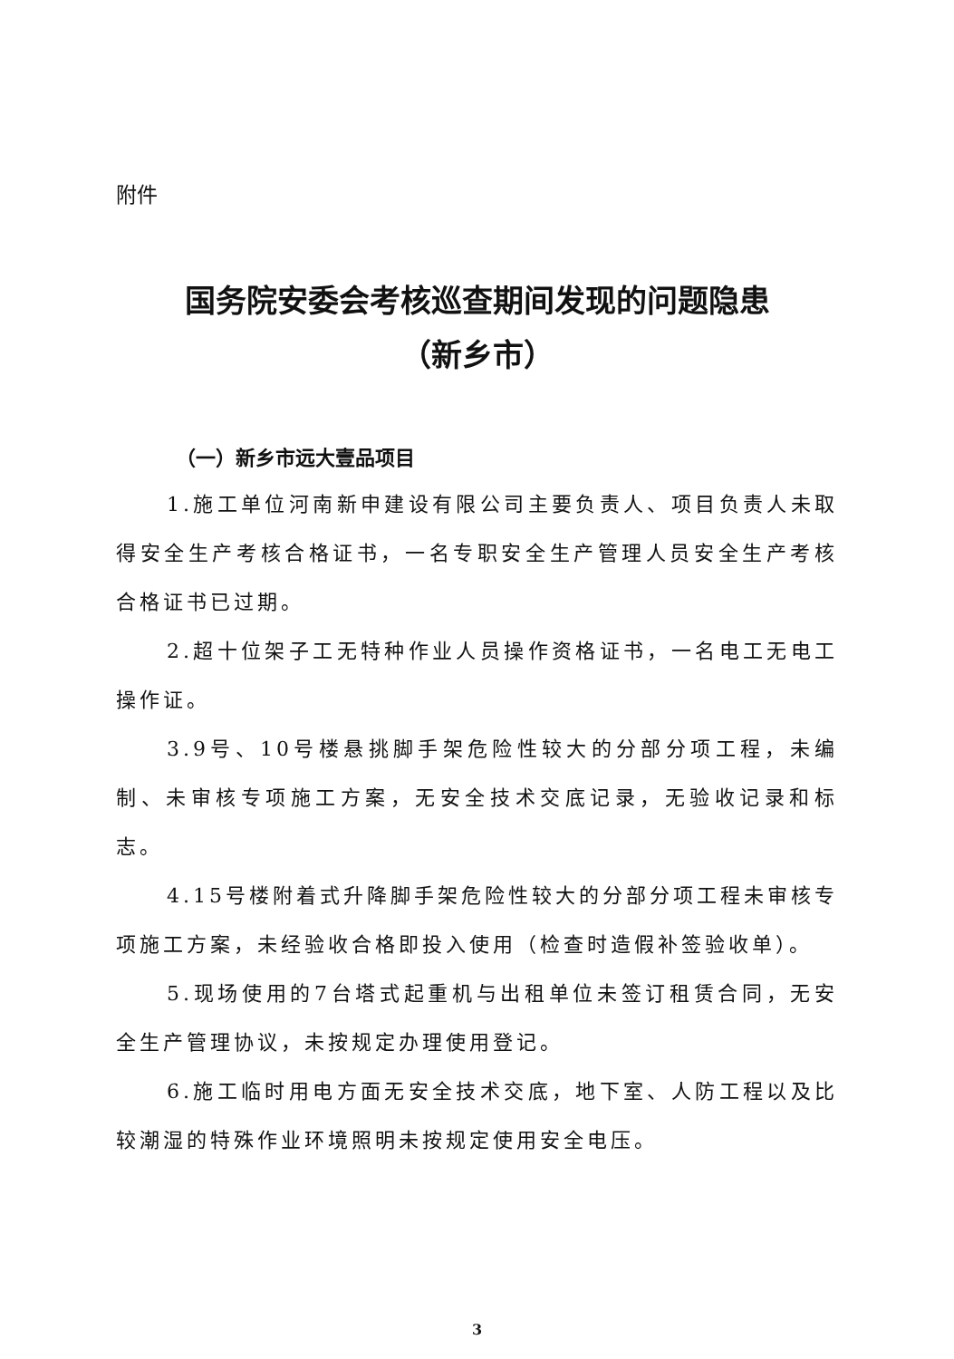附件
国务院安委会考核巡查期间发现的问题隐患
（新乡市）
（一）新乡市远大壹品项目
1.施工单位河南新申建设有限公司主要负责人、项目负责人未取得安全生产考核合格证书，一名专职安全生产管理人员安全生产考核合格证书已过期。
2.超十位架子工无特种作业人员操作资格证书，一名电工无电工操作证。
3.9号、10号楼悬挑脚手架危险性较大的分部分项工程，未编制、未审核专项施工方案，无安全技术交底记录，无验收记录和标志。
4.15号楼附着式升降脚手架危险性较大的分部分项工程未审核专项施工方案，未经验收合格即投入使用（检查时造假补签验收单）。
5.现场使用的7台塔式起重机与出租单位未签订租赁合同，无安全生产管理协议，未按规定办理使用登记。
6.施工临时用电方面无安全技术交底，地下室、人防工程以及比较潮湿的特殊作业环境照明未按规定使用安全电压。
3